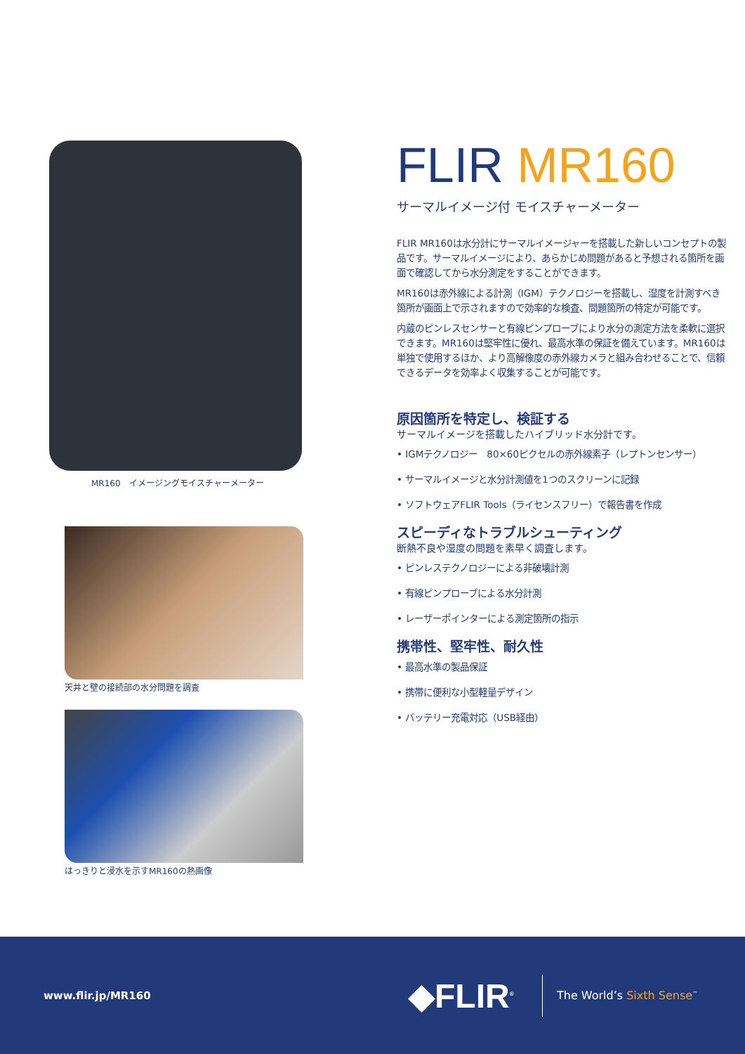MR160　イメージングモイスチャーメーター
天井と壁の接続部の水分問題を調査
はっきりと浸水を示すMR160の熱画像
FLIR MR160
サーマルイメージ付 モイスチャーメーター
FLIR MR160は水分計にサーマルイメージャーを搭載した新しいコンセプトの製品です。サーマルイメージにより、あらかじめ問題があると予想される箇所を画面で確認してから水分測定をすることができます。
MR160は赤外線による計測（IGM）テクノロジーを搭載し、湿度を計測すべき箇所が画面上で示されますので効率的な検査、問題箇所の特定が可能です。
内蔵のピンレスセンサーと有線ピンプローブにより水分の測定方法を柔軟に選択できます。MR160は堅牢性に優れ、最高水準の保証を備えています。MR160は単独で使用するほか、より高解像度の赤外線カメラと組み合わせることで、信頼できるデータを効率よく収集することが可能です。
原因箇所を特定し、検証する
サーマルイメージを搭載したハイブリッド水分計です。
• IGMテクノロジー　80×60ピクセルの赤外線素子（レプトンセンサー）
• サーマルイメージと水分計測値を1つのスクリーンに記録
• ソフトウェアFLIR Tools（ライセンスフリー）で報告書を作成
スピーディなトラブルシューティング
断熱不良や湿度の問題を素早く調査します。
• ピンレステクノロジーによる非破壊計測
• 有線ピンプローブによる水分計測
• レーザーポインターによる測定箇所の指示
携帯性、堅牢性、耐久性
• 最高水準の製品保証
• 携帯に便利な小型軽量デザイン
• バッテリー充電対応（USB経由）
www.flir.jp/MR160
◆FLIR<sup>®</sup>
The World’s Sixth Sense<sup>™</sup>